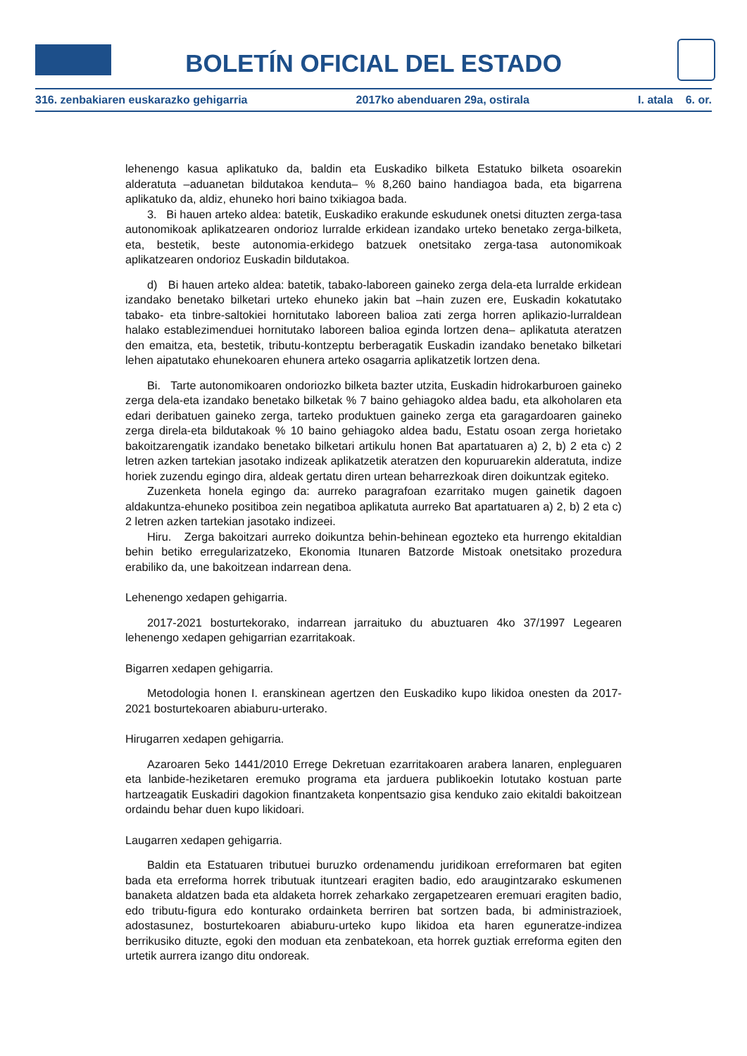BOLETÍN OFICIAL DEL ESTADO
316. zenbakiaren euskarazko gehigarria 2017ko abenduaren 29a, ostirala I. atala 6. or.
lehenengo kasua aplikatuko da, baldin eta Euskadiko bilketa Estatuko bilketa osoarekin alderatuta –aduanetan bildutakoa kenduta– % 8,260 baino handiagoa bada, eta bigarrena aplikatuko da, aldiz, ehuneko hori baino txikiagoa bada.
3. Bi hauen arteko aldea: batetik, Euskadiko erakunde eskudunek onetsi dituzten zerga-tasa autonomikoak aplikatzearen ondorioz lurralde erkidean izandako urteko benetako zerga-bilketa, eta, bestetik, beste autonomia-erkidego batzuek onetsitako zerga-tasa autonomikoak aplikatzearen ondorioz Euskadin bildutakoa.
d) Bi hauen arteko aldea: batetik, tabako-laboreen gaineko zerga dela-eta lurralde erkidean izandako benetako bilketari urteko ehuneko jakin bat –hain zuzen ere, Euskadin kokatutako tabako- eta tinbre-saltokiei hornitutako laboreen balioa zati zerga horren aplikazio-lurraldean halako establezimenduei hornitutako laboreen balioa eginda lortzen dena– aplikatuta ateratzen den emaitza, eta, bestetik, tributu-kontzeptu berberagatik Euskadin izandako benetako bilketari lehen aipatutako ehunekoaren ehunera arteko osagarria aplikatzetik lortzen dena.
Bi. Tarte autonomikoaren ondoriozko bilketa bazter utzita, Euskadin hidrokarburoen gaineko zerga dela-eta izandako benetako bilketak % 7 baino gehiagoko aldea badu, eta alkoholaren eta edari deribatuen gaineko zerga, tarteko produktuen gaineko zerga eta garagardoaren gaineko zerga direla-eta bildutakoak % 10 baino gehiagoko aldea badu, Estatu osoan zerga horietako bakoitzarengatik izandako benetako bilketari artikulu honen Bat apartatuaren a) 2, b) 2 eta c) 2 letren azken tartekian jasotako indizeak aplikatzetik ateratzen den kopuruarekin alderatuta, indize horiek zuzendu egingo dira, aldeak gertatu diren urtean beharrezkoak diren doikuntzak egiteko.
Zuzenketa honela egingo da: aurreko paragrafoan ezarritako mugen gainetik dagoen aldakuntza-ehuneko positiboa zein negatiboa aplikatuta aurreko Bat apartatuaren a) 2, b) 2 eta c) 2 letren azken tartekian jasotako indizeei.
Hiru. Zerga bakoitzari aurreko doikuntza behin-behinean egozteko eta hurrengo ekitaldian behin betiko erregularizatzeko, Ekonomia Itunaren Batzorde Mistoak onetsitako prozedura erabiliko da, une bakoitzean indarrean dena.
Lehenengo xedapen gehigarria.
2017-2021 bosturtekorako, indarrean jarraituko du abuztuaren 4ko 37/1997 Legearen lehenengo xedapen gehigarrian ezarritakoak.
Bigarren xedapen gehigarria.
Metodologia honen I. eranskinean agertzen den Euskadiko kupo likidoa onesten da 2017-2021 bosturtekoaren abiaburu-urterako.
Hirugarren xedapen gehigarria.
Azaroaren 5eko 1441/2010 Errege Dekretuan ezarritakoaren arabera lanaren, enpleguaren eta lanbide-heziketaren eremuko programa eta jarduera publikoekin lotutako kostuan parte hartzeagatik Euskadiri dagokion finantzaketa konpentsazio gisa kenduko zaio ekitaldi bakoitzean ordaindu behar duen kupo likidoari.
Laugarren xedapen gehigarria.
Baldin eta Estatuaren tributuei buruzko ordenamendu juridikoan erreformaren bat egiten bada eta erreforma horrek tributuak ituntzeari eragiten badio, edo araugintzarako eskumenen banaketa aldatzen bada eta aldaketa horrek zeharkako zergapetzearen eremuari eragiten badio, edo tributu-figura edo konturako ordainketa berriren bat sortzen bada, bi administrazioek, adostasunez, bosturtekoaren abiaburu-urteko kupo likidoa eta haren eguneratze-indizea berrikusiko dituzte, egoki den moduan eta zenbatekoan, eta horrek guztiak erreforma egiten den urtetik aurrera izango ditu ondoreak.